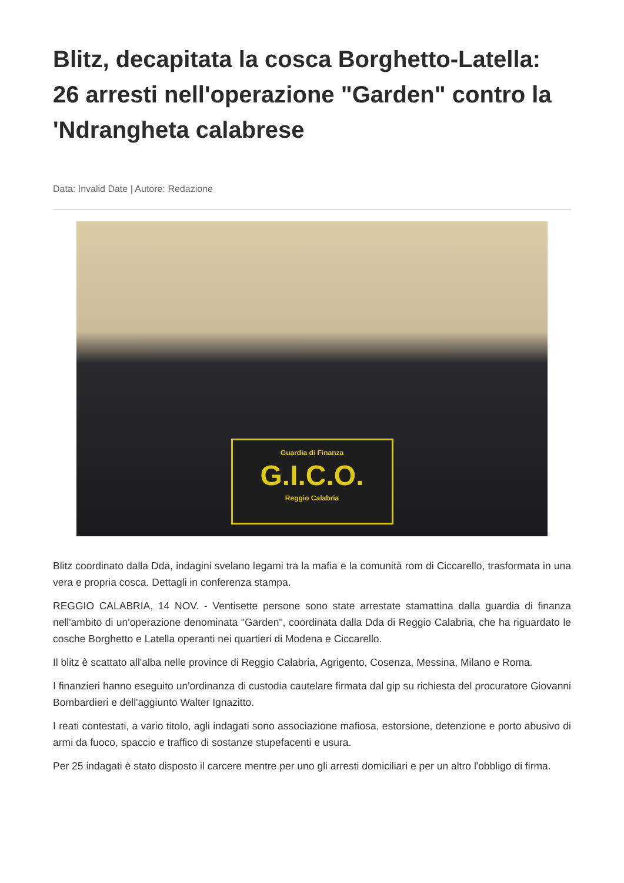Blitz, decapitata la cosca Borghetto-Latella: 26 arresti nell'operazione "Garden" contro la 'Ndrangheta calabrese
Data: Invalid Date | Autore: Redazione
Guardia di Finanza
G.I.C.O.
Reggio Calabria
Blitz coordinato dalla Dda, indagini svelano legami tra la mafia e la comunità rom di Ciccarello, trasformata in una vera e propria cosca. Dettagli in conferenza stampa.
REGGIO CALABRIA, 14 NOV. - Ventisette persone sono state arrestate stamattina dalla guardia di finanza nell'ambito di un'operazione denominata "Garden", coordinata dalla Dda di Reggio Calabria, che ha riguardato le cosche Borghetto e Latella operanti nei quartieri di Modena e Ciccarello.
Il blitz è scattato all'alba nelle province di Reggio Calabria, Agrigento, Cosenza, Messina, Milano e Roma.
I finanzieri hanno eseguito un'ordinanza di custodia cautelare firmata dal gip su richiesta del procuratore Giovanni Bombardieri e dell'aggiunto Walter Ignazitto.
I reati contestati, a vario titolo, agli indagati sono associazione mafiosa, estorsione, detenzione e porto abusivo di armi da fuoco, spaccio e traffico di sostanze stupefacenti e usura.
Per 25 indagati è stato disposto il carcere mentre per uno gli arresti domiciliari e per un altro l'obbligo di firma.